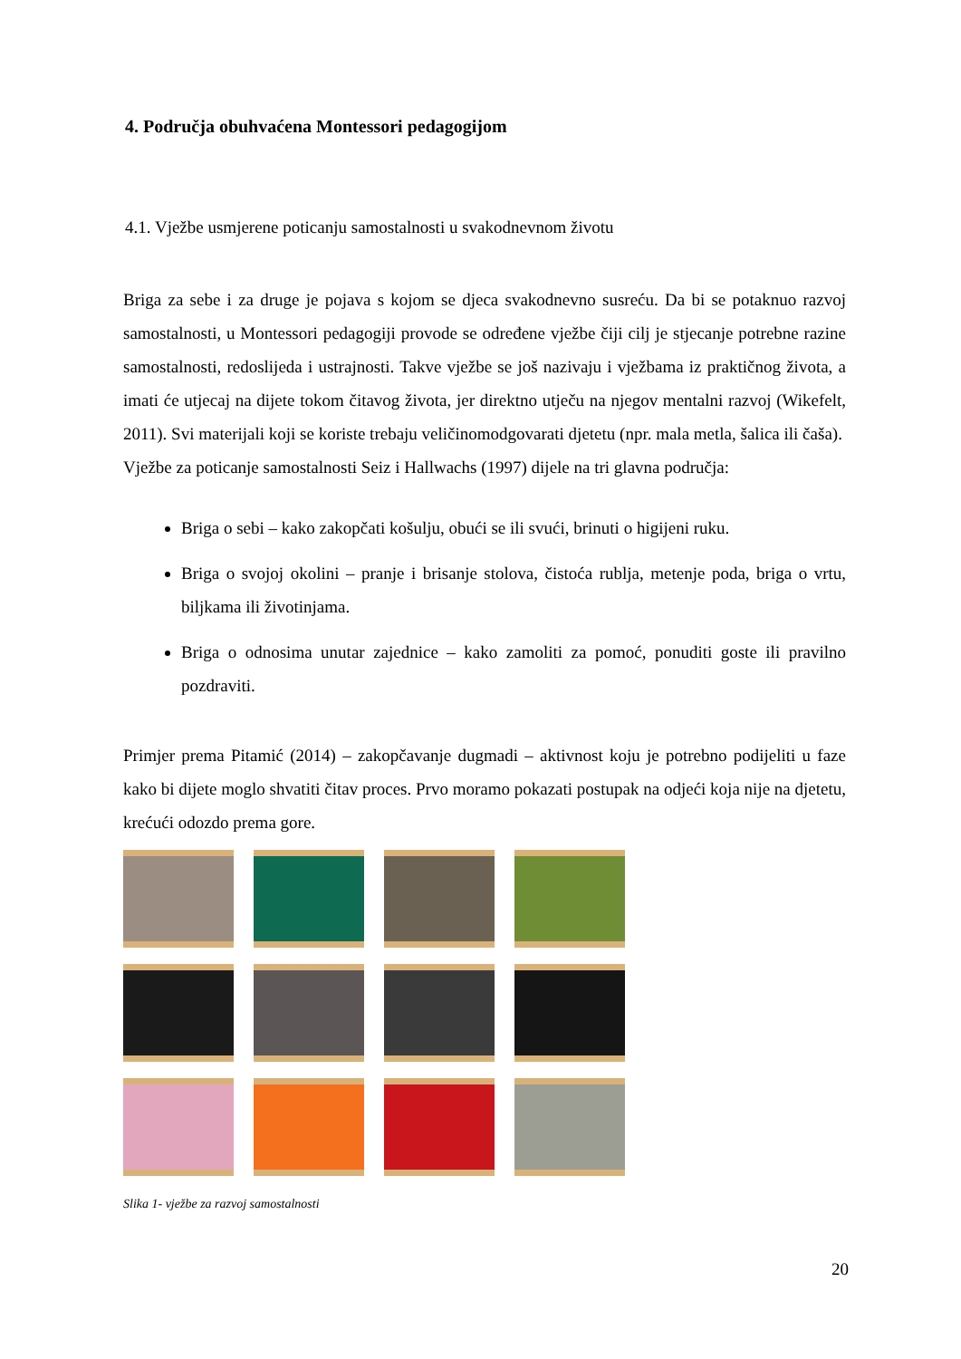4. Područja obuhvaćena Montessori pedagogijom
4.1. Vježbe usmjerene poticanju samostalnosti u svakodnevnom životu
Briga za sebe i za druge je pojava s kojom se djeca svakodnevno susreću. Da bi se potaknuo razvoj samostalnosti, u Montessori pedagogiji provode se određene vježbe čiji cilj je stjecanje potrebne razine samostalnosti, redoslijeda i ustrajnosti. Takve vježbe se još nazivaju i vježbama iz praktičnog života, a imati će utjecaj na dijete tokom čitavog života, jer direktno utječu na njegov mentalni razvoj (Wikefelt, 2011). Svi materijali koji se koriste trebaju veličinomodgovarati djetetu (npr. mala metla, šalica ili čaša).
Vježbe za poticanje samostalnosti Seiz i Hallwachs (1997) dijele na tri glavna područja:
Briga o sebi – kako zakopčati košulju, obući se ili svući, brinuti o higijeni ruku.
Briga o svojoj okolini – pranje i brisanje stolova, čistoća rublja, metenje poda, briga o vrtu, biljkama ili životinjama.
Briga o odnosima unutar zajednice – kako zamoliti za pomoć, ponuditi goste ili pravilno pozdraviti.
Primjer prema Pitamić (2014) – zakopčavanje dugmadi – aktivnost koju je potrebno podijeliti u faze kako bi dijete moglo shvatiti čitav proces. Prvo moramo pokazati postupak na odjeći koja nije na djetetu, krećući odozdo prema gore.
Slika 1- vježbe za razvoj samostalnosti
20